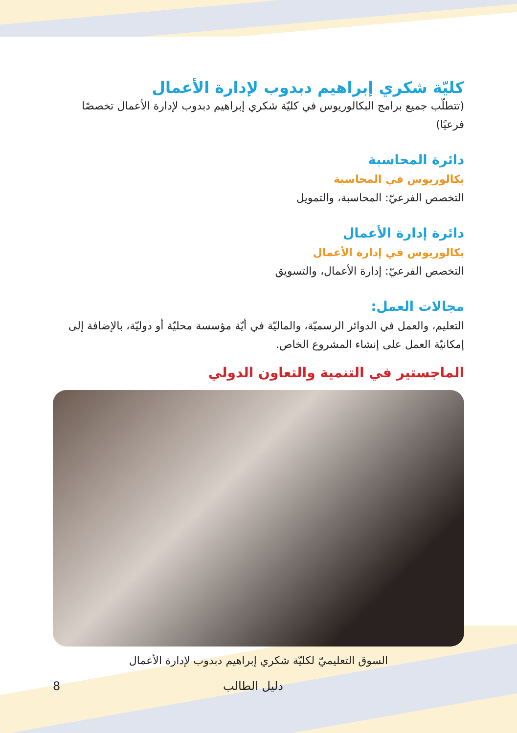كليّة شكري إبراهيم دبدوب لإدارة الأعمال
(تتطلّب جميع برامج البكالوريوس في كليّة شكري إبراهيم دبدوب لإدارة الأعمال تخصصًا فرعيًا)
دائرة المحاسبة
بكالوريوس في المحاسبة
التخصص الفرعيّ: المحاسبة، والتمويل
دائرة إدارة الأعمال
بكالوريوس في إدارة الأعمال
التخصص الفرعيّ: إدارة الأعمال، والتسويق
مجالات العمل:
التعليم، والعمل في الدوائر الرسميّة، والماليّة في أيّة مؤسسة محليّة أو دوليّة، بالإضافة إلى إمكانيّة العمل على إنشاء المشروع الخاص.
الماجستير في التنمية والتعاون الدولي
السوق التعليميّ لكليّة شكري إبراهيم دبدوب لإدارة الأعمال
دليل الطالب 8